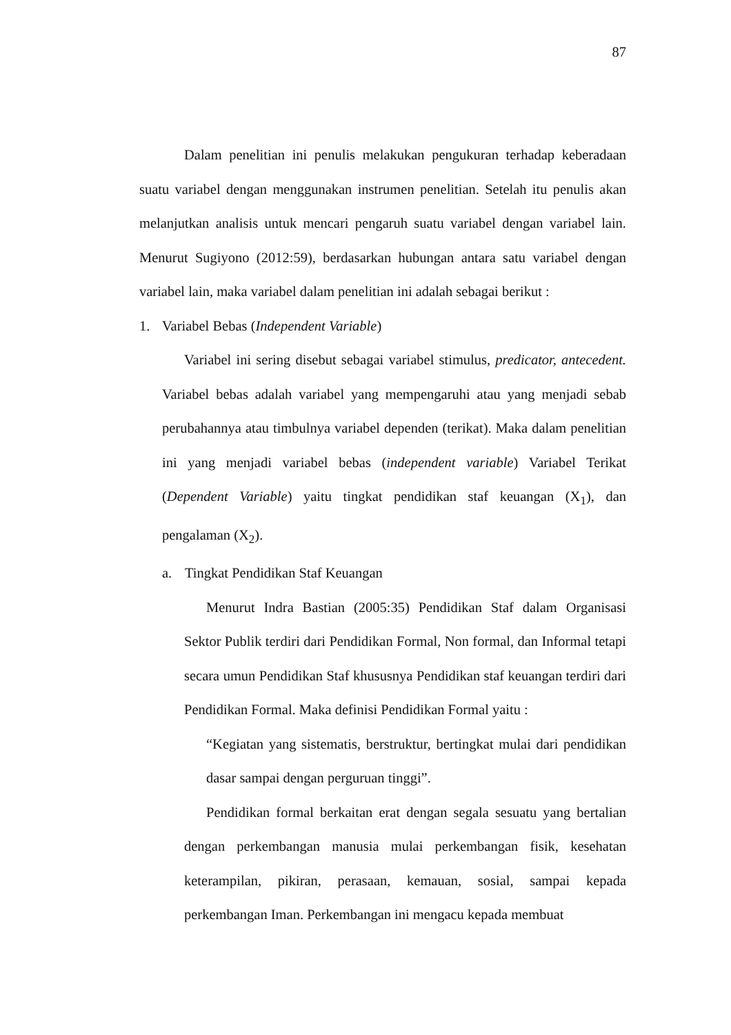87
Dalam penelitian ini penulis melakukan pengukuran terhadap keberadaan suatu variabel dengan menggunakan instrumen penelitian. Setelah itu penulis akan melanjutkan analisis untuk mencari pengaruh suatu variabel dengan variabel lain. Menurut Sugiyono (2012:59), berdasarkan hubungan antara satu variabel dengan variabel lain, maka variabel dalam penelitian ini adalah sebagai berikut :
1. Variabel Bebas (Independent Variable)
Variabel ini sering disebut sebagai variabel stimulus, predicator, antecedent. Variabel bebas adalah variabel yang mempengaruhi atau yang menjadi sebab perubahannya atau timbulnya variabel dependen (terikat). Maka dalam penelitian ini yang menjadi variabel bebas (independent variable) Variabel Terikat (Dependent Variable) yaitu tingkat pendidikan staf keuangan (X<sub>1</sub>), dan pengalaman (X<sub>2</sub>).
a. Tingkat Pendidikan Staf Keuangan
Menurut Indra Bastian (2005:35) Pendidikan Staf dalam Organisasi Sektor Publik terdiri dari Pendidikan Formal, Non formal, dan Informal tetapi secara umun Pendidikan Staf khususnya Pendidikan staf keuangan terdiri dari Pendidikan Formal. Maka definisi Pendidikan Formal yaitu :
“Kegiatan yang sistematis, berstruktur, bertingkat mulai dari pendidikan dasar sampai dengan perguruan tinggi”.
Pendidikan formal berkaitan erat dengan segala sesuatu yang bertalian dengan perkembangan manusia mulai perkembangan fisik, kesehatan keterampilan, pikiran, perasaan, kemauan, sosial, sampai kepada perkembangan Iman. Perkembangan ini mengacu kepada membuat